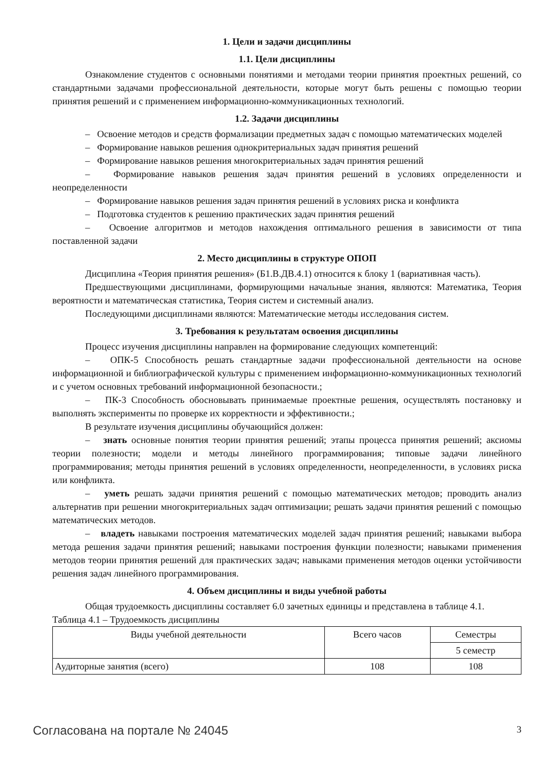1. Цели и задачи дисциплины
1.1. Цели дисциплины
Ознакомление студентов с основными понятиями и методами теории принятия проектных решений, со стандартными задачами профессиональной деятельности, которые могут быть решены с помощью теории принятия решений и с применением информационно-коммуникационных технологий.
1.2. Задачи дисциплины
– Освоение методов и средств формализации предметных задач с помощью математических моделей
– Формирование навыков решения однокритериальных задач принятия решений
– Формирование навыков решения многокритериальных задач принятия решений
– Формирование навыков решения задач принятия решений в условиях определенности и неопределенности
– Формирование навыков решения задач принятия решений в условиях риска и конфликта
– Подготовка студентов к решению практических задач принятия решений
– Освоение алгоритмов и методов нахождения оптимального решения в зависимости от типа поставленной задачи
2. Место дисциплины в структуре ОПОП
Дисциплина «Теория принятия решения» (Б1.В.ДВ.4.1) относится к блоку 1 (вариативная часть).
Предшествующими дисциплинами, формирующими начальные знания, являются: Математика, Теория вероятности и математическая статистика, Теория систем и системный анализ.
Последующими дисциплинами являются: Математические методы исследования систем.
3. Требования к результатам освоения дисциплины
Процесс изучения дисциплины направлен на формирование следующих компетенций:
– ОПК-5 Способность решать стандартные задачи профессиональной деятельности на основе информационной и библиографической культуры с применением информационно-коммуникационных технологий и с учетом основных требований информационной безопасности.;
– ПК-3 Способность обосновывать принимаемые проектные решения, осуществлять постановку и выполнять эксперименты по проверке их корректности и эффективности.;
В результате изучения дисциплины обучающийся должен:
– знать основные понятия теории принятия решений; этапы процесса принятия решений; аксиомы теории полезности; модели и методы линейного программирования; типовые задачи линейного программирования; методы принятия решений в условиях определенности, неопределенности, в условиях риска или конфликта.
– уметь решать задачи принятия решений с помощью математических методов; проводить анализ альтернатив при решении многокритериальных задач оптимизации; решать задачи принятия решений с помощью математических методов.
– владеть навыками построения математических моделей задач принятия решений; навыками выбора метода решения задачи принятия решений; навыками построения функции полезности; навыками применения методов теории принятия решений для практических задач; навыками применения методов оценки устойчивости решения задач линейного программирования.
4. Объем дисциплины и виды учебной работы
Общая трудоемкость дисциплины составляет 6.0 зачетных единицы и представлена в таблице 4.1.
Таблица 4.1 – Трудоемкость дисциплины
| Виды учебной деятельности | Всего часов | Семестры |
| --- | --- | --- |
| | | 5 семестр |
| Аудиторные занятия (всего) | 108 | 108 |
Согласована на портале № 24045 3